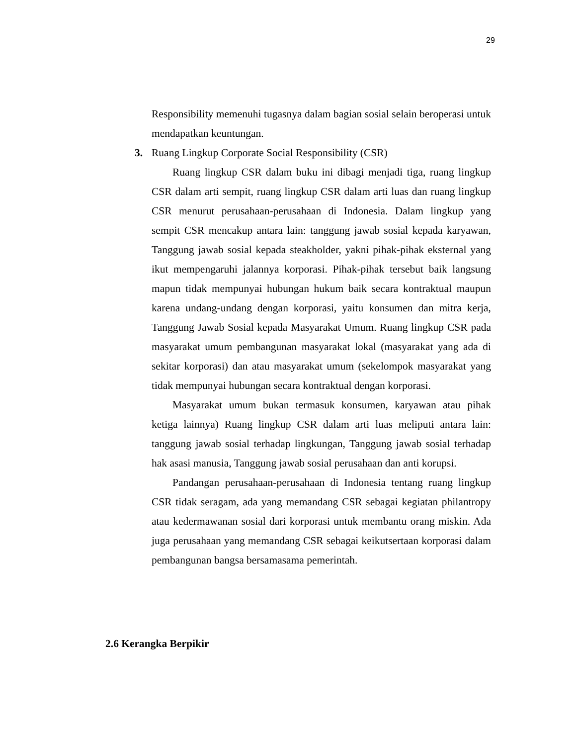29
Responsibility memenuhi tugasnya dalam bagian sosial selain beroperasi untuk mendapatkan keuntungan.
3. Ruang Lingkup Corporate Social Responsibility (CSR)
Ruang lingkup CSR dalam buku ini dibagi menjadi tiga, ruang lingkup CSR dalam arti sempit, ruang lingkup CSR dalam arti luas dan ruang lingkup CSR menurut perusahaan-perusahaan di Indonesia. Dalam lingkup yang sempit CSR mencakup antara lain: tanggung jawab sosial kepada karyawan, Tanggung jawab sosial kepada steakholder, yakni pihak-pihak eksternal yang ikut mempengaruhi jalannya korporasi. Pihak-pihak tersebut baik langsung mapun tidak mempunyai hubungan hukum baik secara kontraktual maupun karena undang-undang dengan korporasi, yaitu konsumen dan mitra kerja, Tanggung Jawab Sosial kepada Masyarakat Umum. Ruang lingkup CSR pada masyarakat umum pembangunan masyarakat lokal (masyarakat yang ada di sekitar korporasi) dan atau masyarakat umum (sekelompok masyarakat yang tidak mempunyai hubungan secara kontraktual dengan korporasi.
Masyarakat umum bukan termasuk konsumen, karyawan atau pihak ketiga lainnya) Ruang lingkup CSR dalam arti luas meliputi antara lain: tanggung jawab sosial terhadap lingkungan, Tanggung jawab sosial terhadap hak asasi manusia, Tanggung jawab sosial perusahaan dan anti korupsi.
Pandangan perusahaan-perusahaan di Indonesia tentang ruang lingkup CSR tidak seragam, ada yang memandang CSR sebagai kegiatan philantropy atau kedermawanan sosial dari korporasi untuk membantu orang miskin. Ada juga perusahaan yang memandang CSR sebagai keikutsertaan korporasi dalam pembangunan bangsa bersamasama pemerintah.
2.6 Kerangka Berpikir